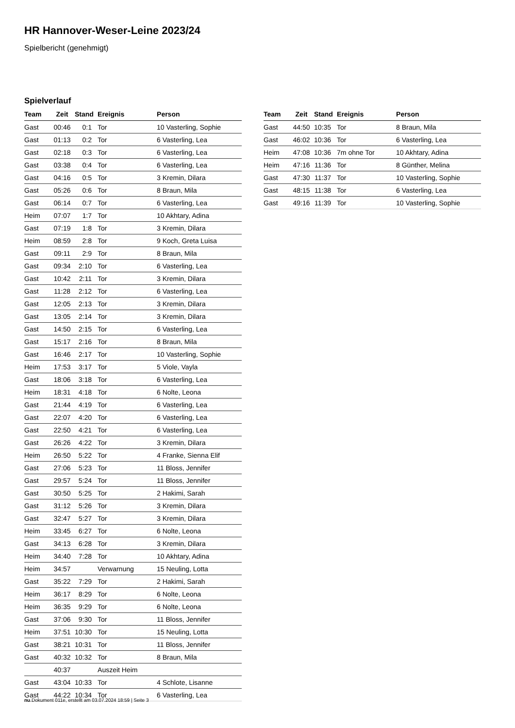HR Hannover-Weser-Leine 2023/24
Spielbericht (genehmigt)
Spielverlauf
| Team | Zeit | Stand | Ereignis | Person |
| --- | --- | --- | --- | --- |
| Gast | 00:46 | 0:1 | Tor | 10 Vasterling, Sophie |
| Gast | 01:13 | 0:2 | Tor | 6 Vasterling, Lea |
| Gast | 02:18 | 0:3 | Tor | 6 Vasterling, Lea |
| Gast | 03:38 | 0:4 | Tor | 6 Vasterling, Lea |
| Gast | 04:16 | 0:5 | Tor | 3 Kremin, Dilara |
| Gast | 05:26 | 0:6 | Tor | 8 Braun, Mila |
| Gast | 06:14 | 0:7 | Tor | 6 Vasterling, Lea |
| Heim | 07:07 | 1:7 | Tor | 10 Akhtary, Adina |
| Gast | 07:19 | 1:8 | Tor | 3 Kremin, Dilara |
| Heim | 08:59 | 2:8 | Tor | 9 Koch, Greta Luisa |
| Gast | 09:11 | 2:9 | Tor | 8 Braun, Mila |
| Gast | 09:34 | 2:10 | Tor | 6 Vasterling, Lea |
| Gast | 10:42 | 2:11 | Tor | 3 Kremin, Dilara |
| Gast | 11:28 | 2:12 | Tor | 6 Vasterling, Lea |
| Gast | 12:05 | 2:13 | Tor | 3 Kremin, Dilara |
| Gast | 13:05 | 2:14 | Tor | 3 Kremin, Dilara |
| Gast | 14:50 | 2:15 | Tor | 6 Vasterling, Lea |
| Gast | 15:17 | 2:16 | Tor | 8 Braun, Mila |
| Gast | 16:46 | 2:17 | Tor | 10 Vasterling, Sophie |
| Heim | 17:53 | 3:17 | Tor | 5 Viole, Vayla |
| Gast | 18:06 | 3:18 | Tor | 6 Vasterling, Lea |
| Heim | 18:31 | 4:18 | Tor | 6 Nolte, Leona |
| Gast | 21:44 | 4:19 | Tor | 6 Vasterling, Lea |
| Gast | 22:07 | 4:20 | Tor | 6 Vasterling, Lea |
| Gast | 22:50 | 4:21 | Tor | 6 Vasterling, Lea |
| Gast | 26:26 | 4:22 | Tor | 3 Kremin, Dilara |
| Heim | 26:50 | 5:22 | Tor | 4 Franke, Sienna Elif |
| Gast | 27:06 | 5:23 | Tor | 11 Bloss, Jennifer |
| Gast | 29:57 | 5:24 | Tor | 11 Bloss, Jennifer |
| Gast | 30:50 | 5:25 | Tor | 2 Hakimi, Sarah |
| Gast | 31:12 | 5:26 | Tor | 3 Kremin, Dilara |
| Gast | 32:47 | 5:27 | Tor | 3 Kremin, Dilara |
| Heim | 33:45 | 6:27 | Tor | 6 Nolte, Leona |
| Gast | 34:13 | 6:28 | Tor | 3 Kremin, Dilara |
| Heim | 34:40 | 7:28 | Tor | 10 Akhtary, Adina |
| Heim | 34:57 | | Verwarnung | 15 Neuling, Lotta |
| Gast | 35:22 | 7:29 | Tor | 2 Hakimi, Sarah |
| Heim | 36:17 | 8:29 | Tor | 6 Nolte, Leona |
| Heim | 36:35 | 9:29 | Tor | 6 Nolte, Leona |
| Gast | 37:06 | 9:30 | Tor | 11 Bloss, Jennifer |
| Heim | 37:51 | 10:30 | Tor | 15 Neuling, Lotta |
| Gast | 38:21 | 10:31 | Tor | 11 Bloss, Jennifer |
| Gast | 40:32 | 10:32 | Tor | 8 Braun, Mila |
| | 40:37 | | Auszeit Heim | |
| Gast | 43:04 | 10:33 | Tor | 4 Schlote, Lisanne |
| Gast | 44:22 | 10:34 | Tor | 6 Vasterling, Lea |
| Team | Zeit | Stand | Ereignis | Person |
| --- | --- | --- | --- | --- |
| Gast | 44:50 | 10:35 | Tor | 8 Braun, Mila |
| Gast | 46:02 | 10:36 | Tor | 6 Vasterling, Lea |
| Heim | 47:08 | 10:36 | 7m ohne Tor | 10 Akhtary, Adina |
| Heim | 47:16 | 11:36 | Tor | 8 Günther, Melina |
| Gast | 47:30 | 11:37 | Tor | 10 Vasterling, Sophie |
| Gast | 48:15 | 11:38 | Tor | 6 Vasterling, Lea |
| Gast | 49:16 | 11:39 | Tor | 10 Vasterling, Sophie |
nu.Dokument 011e, erstellt am 03.07.2024 18:59 | Seite 3